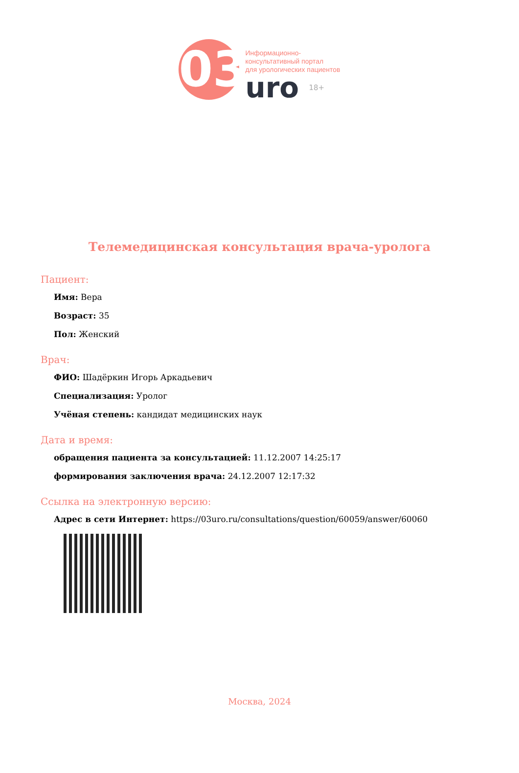03
Информационно-
консультативный портал
для урологических пациентов
uro 18+
Телемедицинская консультация врача-уролога
Пациент:
Имя: Вера
Возраст: 35
Пол: Женский
Врач:
ФИО: Шадёркин Игорь Аркадьевич
Специализация: Уролог
Учёная степень: кандидат медицинских наук
Дата и время:
обращения пациента за консультацией: 11.12.2007 14:25:17
формирования заключения врача: 24.12.2007 12:17:32
Ссылка на электронную версию:
Адрес в сети Интернет: https://03uro.ru/consultations/question/60059/answer/60060
Москва, 2024